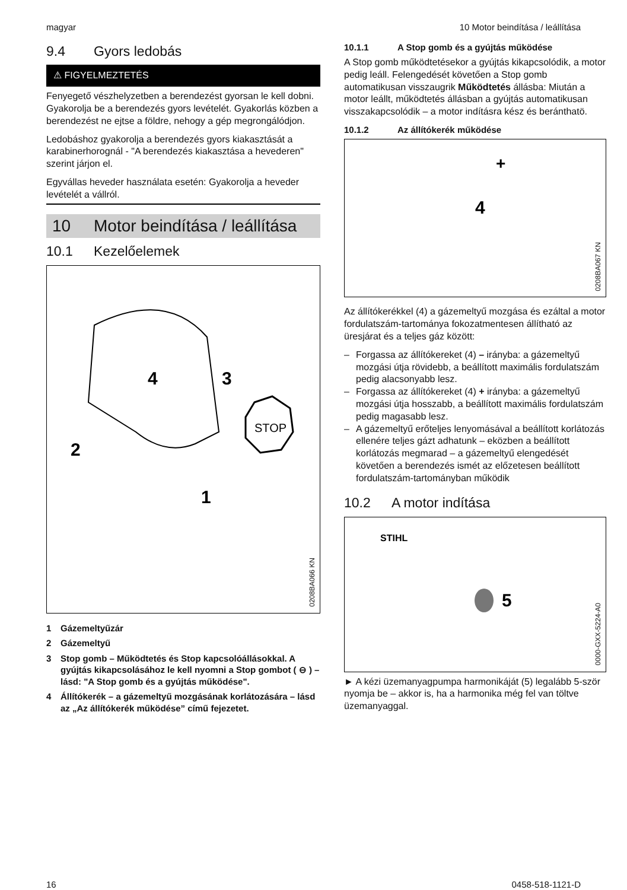magyar 10 Motor beindítása / leállítása
9.4 Gyors ledobás
⚠ FIGYELMEZTETÉS
Fenyegető vészhelyzetben a berendezést gyorsan le kell dobni. Gyakorolja be a berendezés gyors levételét. Gyakorlás közben a berendezést ne ejtse a földre, nehogy a gép megrongálódjon.
Ledobáshoz gyakorolja a berendezés gyors kiakasztását a karabinerhorognál - "A berendezés kiakasztása a hevederen" szerint járjon el.
Egyvállas heveder használata esetén: Gyakorolja a heveder levételét a vállról.
10 Motor beindítása / leállítása
10.1 Kezelőelemek
4
3
2
1
STOP
0208BA066 KN
1 Gázemeltyűzár
2 Gázemeltyű
3 Stop gomb – Működtetés és Stop kapcsolóállásokkal. A gyújtás kikapcsolásához le kell nyomni a Stop gombot ( ⊖ ) – lásd: "A Stop gomb és a gyújtás működése".
4 Állítókerék – a gázemeltyű mozgásának korlátozására – lásd az „Az állítókerék működése” című fejezetet.
10.1.1 A Stop gomb és a gyújtás működése
A Stop gomb működtetésekor a gyújtás kikapcsolódik, a motor pedig leáll. Felengedését követően a Stop gomb automatikusan visszaugrik Működtetés állásba: Miután a motor leállt, működtetés állásban a gyújtás automatikusan visszakapcsolódik – a motor indításra kész és beránthatö.
10.1.2 Az állítókerék működése
4
+
0208BA067 KN
Az állítókerékkel (4) a gázemeltyű mozgása és ezáltal a motor fordulatszám-tartománya fokozatmentesen állítható az üresjárat és a teljes gáz között:
– Forgassa az állítókereket (4) – irányba: a gázemeltyű mozgási útja rövidebb, a beállított maximális fordulatszám pedig alacsonyabb lesz.
– Forgassa az állítókereket (4) + irányba: a gázemeltyű mozgási útja hosszabb, a beállított maximális fordulatszám pedig magasabb lesz.
– A gázemeltyű erőteljes lenyomásával a beállított korlátozás ellenére teljes gázt adhatunk – eközben a beállított korlátozás megmarad – a gázemeltyű elengedését követően a berendezés ismét az előzetesen beállított fordulatszám-tartományban működik
10.2 A motor indítása
STIHL
5
0000-GXX-5224-A0
► A kézi üzemanyagpumpa harmonikáját (5) legalább 5-ször nyomja be – akkor is, ha a harmonika még fel van töltve üzemanyaggal.
16 0458-518-1121-D